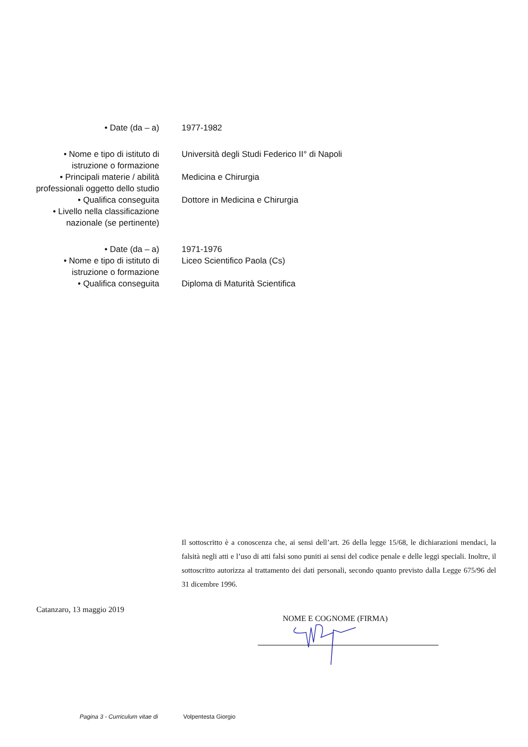| • Date (da – a) | 1977-1982 |
| • Nome e tipo di istituto di istruzione o formazione | Università degli Studi Federico II° di Napoli |
| • Principali materie / abilità professionali oggetto dello studio | Medicina e Chirurgia |
| • Qualifica conseguita | Dottore in Medicina e Chirurgia |
| • Livello nella classificazione nazionale (se pertinente) | |
| • Date (da – a) | 1971-1976 |
| • Nome e tipo di istituto di istruzione o formazione | Liceo Scientifico Paola (Cs) |
| • Qualifica conseguita | Diploma di Maturità Scientifica |
Il sottoscritto è a conoscenza che, ai sensi dell’art. 26 della legge 15/68, le dichiarazioni mendaci, la falsità negli atti e l’uso di atti falsi sono puniti ai sensi del codice penale e delle leggi speciali. Inoltre, il sottoscritto autorizza al trattamento dei dati personali, secondo quanto previsto dalla Legge 675/96 del 31 dicembre 1996.
Catanzaro, 13 maggio 2019
NOME E COGNOME (FIRMA)
Pagina 3 - Curriculum vitae di Volpentesta Giorgio